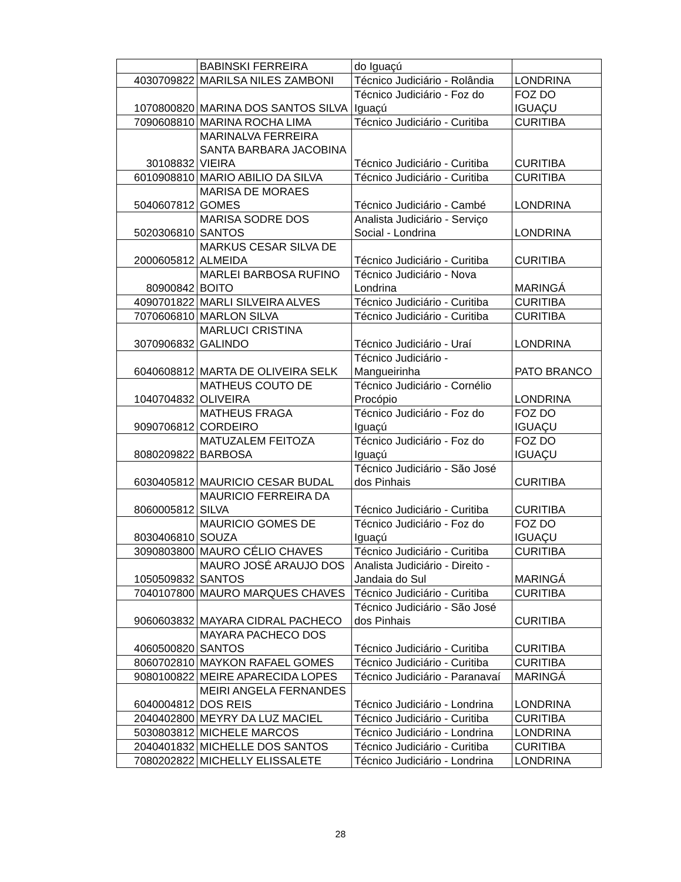| | BABINSKI FERREIRA | do Iguaçú | |
| 4030709822 | MARILSA NILES ZAMBONI | Técnico Judiciário - Rolândia | LONDRINA |
| 1070800820 | MARINA DOS SANTOS SILVA | Técnico Judiciário - Foz do Iguaçú | FOZ DO IGUAÇU |
| 7090608810 | MARINA ROCHA LIMA | Técnico Judiciário - Curitiba | CURITIBA |
| 30108832 | MARINALVA FERREIRA SANTA BARBARA JACOBINA VIEIRA | Técnico Judiciário - Curitiba | CURITIBA |
| 6010908810 | MARIO ABILIO DA SILVA | Técnico Judiciário - Curitiba | CURITIBA |
| 5040607812 | MARISA DE MORAES GOMES | Técnico Judiciário - Cambé | LONDRINA |
| 5020306810 | MARISA SODRE DOS SANTOS | Analista Judiciário - Serviço Social - Londrina | LONDRINA |
| 2000605812 | MARKUS CESAR SILVA DE ALMEIDA | Técnico Judiciário - Curitiba | CURITIBA |
| 80900842 | MARLEI BARBOSA RUFINO BOITO | Técnico Judiciário - Nova Londrina | MARINGÁ |
| 4090701822 | MARLI SILVEIRA ALVES | Técnico Judiciário - Curitiba | CURITIBA |
| 7070606810 | MARLON SILVA | Técnico Judiciário - Curitiba | CURITIBA |
| 3070906832 | MARLUCI CRISTINA GALINDO | Técnico Judiciário - Uraí | LONDRINA |
| 6040608812 | MARTA DE OLIVEIRA SELK | Técnico Judiciário - Mangueirinha | PATO BRANCO |
| 1040704832 | MATHEUS COUTO DE OLIVEIRA | Técnico Judiciário - Cornélio Procópio | LONDRINA |
| 9090706812 | MATHEUS FRAGA CORDEIRO | Técnico Judiciário - Foz do Iguaçú | FOZ DO IGUAÇU |
| 8080209822 | MATUZALEM FEITOZA BARBOSA | Técnico Judiciário - Foz do Iguaçú | FOZ DO IGUAÇU |
| 6030405812 | MAURICIO CESAR BUDAL | Técnico Judiciário - São José dos Pinhais | CURITIBA |
| 8060005812 | MAURICIO FERREIRA DA SILVA | Técnico Judiciário - Curitiba | CURITIBA |
| 8030406810 | MAURICIO GOMES DE SOUZA | Técnico Judiciário - Foz do Iguaçú | FOZ DO IGUAÇU |
| 3090803800 | MAURO CÉLIO CHAVES | Técnico Judiciário - Curitiba | CURITIBA |
| 1050509832 | MAURO JOSÉ ARAUJO DOS SANTOS | Analista Judiciário - Direito - Jandaia do Sul | MARINGÁ |
| 7040107800 | MAURO MARQUES CHAVES | Técnico Judiciário - Curitiba | CURITIBA |
| 9060603832 | MAYARA CIDRAL PACHECO | Técnico Judiciário - São José dos Pinhais | CURITIBA |
| 4060500820 | MAYARA PACHECO DOS SANTOS | Técnico Judiciário - Curitiba | CURITIBA |
| 8060702810 | MAYKON RAFAEL GOMES | Técnico Judiciário - Curitiba | CURITIBA |
| 9080100822 | MEIRE APARECIDA LOPES | Técnico Judiciário - Paranavaí | MARINGÁ |
| 6040004812 | MEIRI ANGELA FERNANDES DOS REIS | Técnico Judiciário - Londrina | LONDRINA |
| 2040402800 | MEYRY DA LUZ MACIEL | Técnico Judiciário - Curitiba | CURITIBA |
| 5030803812 | MICHELE MARCOS | Técnico Judiciário - Londrina | LONDRINA |
| 2040401832 | MICHELLE DOS SANTOS | Técnico Judiciário - Curitiba | CURITIBA |
| 7080202822 | MICHELLY ELISSALETE | Técnico Judiciário - Londrina | LONDRINA |
28